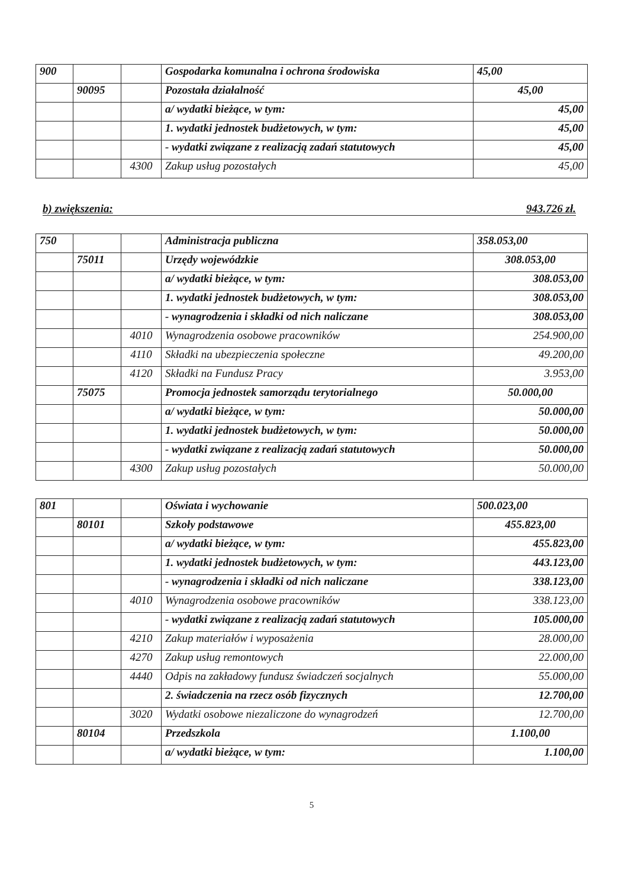| 900 | | | Gospodarka komunalna i ochrona środowiska | 45,00 |
| | 90095 | | Pozostała działalność | 45,00 |
| | | | a/ wydatki bieżące, w tym: | 45,00 |
| | | | 1. wydatki jednostek budżetowych, w tym: | 45,00 |
| | | | - wydatki związane z realizacją zadań statutowych | 45,00 |
| | | 4300 | Zakup usług pozostałych | 45,00 |
b) zwiększenia: 943.726 zł.
| 750 | | | Administracja publiczna | 358.053,00 |
| | 75011 | | Urzędy wojewódzkie | 308.053,00 |
| | | | a/ wydatki bieżące, w tym: | 308.053,00 |
| | | | 1. wydatki jednostek budżetowych, w tym: | 308.053,00 |
| | | | - wynagrodzenia i składki od nich naliczane | 308.053,00 |
| | | 4010 | Wynagrodzenia osobowe pracowników | 254.900,00 |
| | | 4110 | Składki na ubezpieczenia społeczne | 49.200,00 |
| | | 4120 | Składki na Fundusz Pracy | 3.953,00 |
| | 75075 | | Promocja jednostek samorządu terytorialnego | 50.000,00 |
| | | | a/ wydatki bieżące, w tym: | 50.000,00 |
| | | | 1. wydatki jednostek budżetowych, w tym: | 50.000,00 |
| | | | - wydatki związane z realizacją zadań statutowych | 50.000,00 |
| | | 4300 | Zakup usług pozostałych | 50.000,00 |
| 801 | | | Oświata i wychowanie | 500.023,00 |
| | 80101 | | Szkoły podstawowe | 455.823,00 |
| | | | a/ wydatki bieżące, w tym: | 455.823,00 |
| | | | 1. wydatki jednostek budżetowych, w tym: | 443.123,00 |
| | | | - wynagrodzenia i składki od nich naliczane | 338.123,00 |
| | | 4010 | Wynagrodzenia osobowe pracowników | 338.123,00 |
| | | | - wydatki związane z realizacją zadań statutowych | 105.000,00 |
| | | 4210 | Zakup materiałów i wyposażenia | 28.000,00 |
| | | 4270 | Zakup usług remontowych | 22.000,00 |
| | | 4440 | Odpis na zakładowy fundusz świadczeń socjalnych | 55.000,00 |
| | | | 2. świadczenia na rzecz osób fizycznych | 12.700,00 |
| | | 3020 | Wydatki osobowe niezaliczone do wynagrodzeń | 12.700,00 |
| | 80104 | | Przedszkola | 1.100,00 |
| | | | a/ wydatki bieżące, w tym: | 1.100,00 |
5